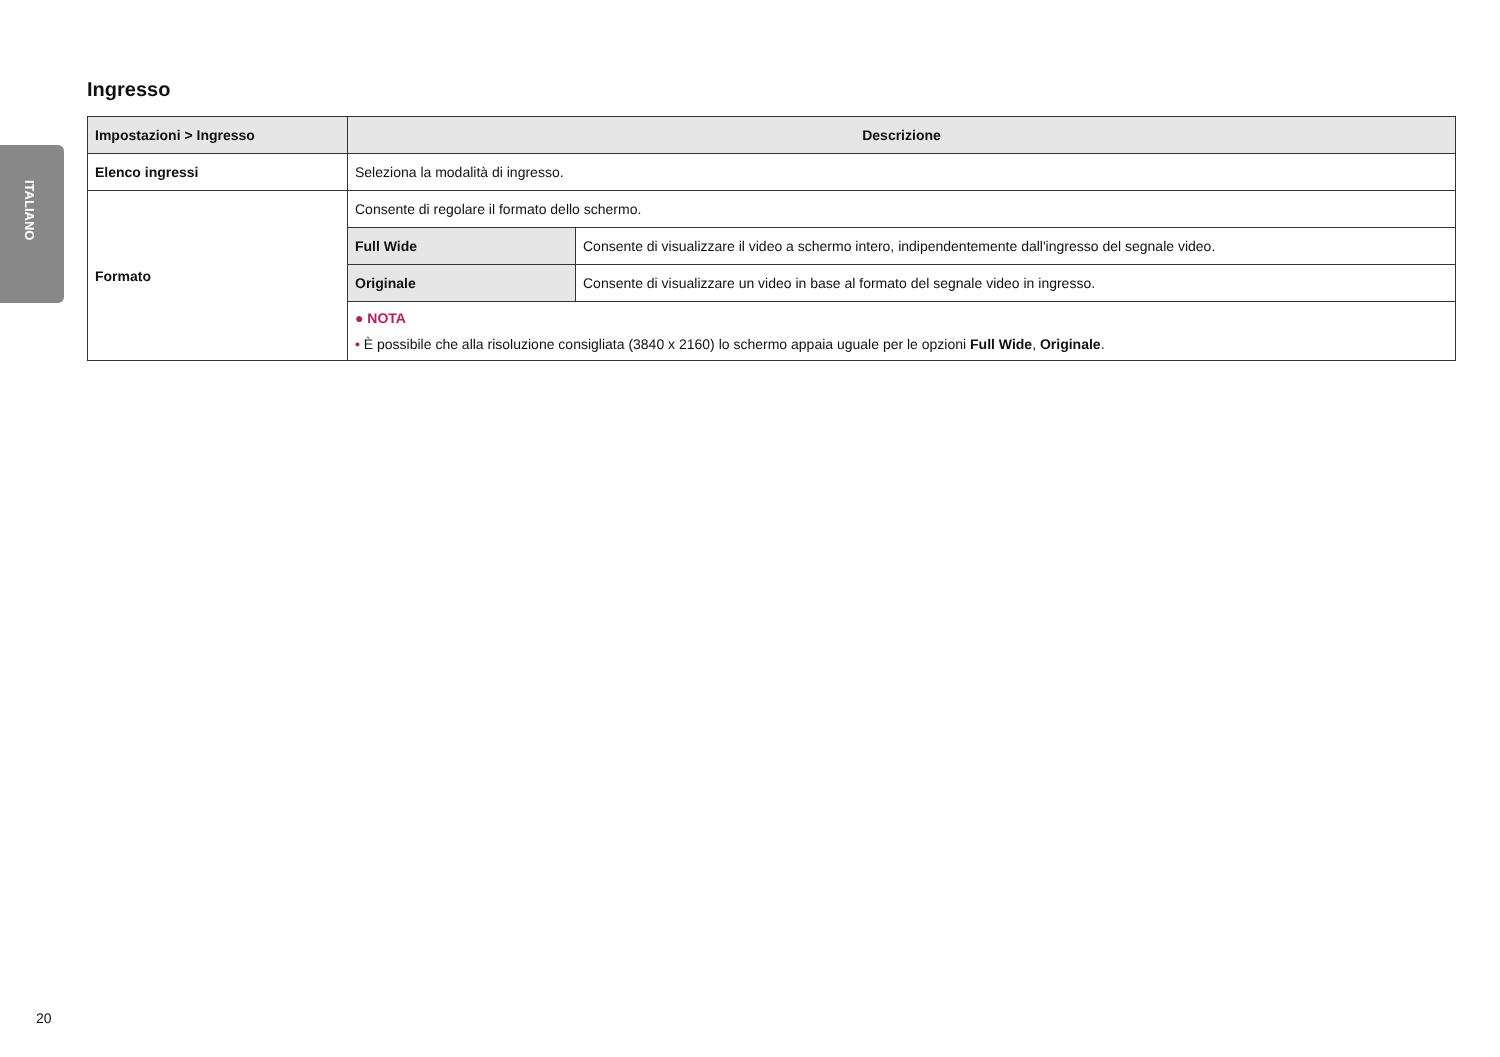ITALIANO
Ingresso
| Impostazioni > Ingresso | Descrizione | |
| --- | --- | --- |
| Elenco ingressi | Seleziona la modalità di ingresso. | |
| Formato | Consente di regolare il formato dello schermo. | |
| | Full Wide | Consente di visualizzare il video a schermo intero, indipendentemente dall'ingresso del segnale video. |
| | Originale | Consente di visualizzare un video in base al formato del segnale video in ingresso. |
| | ● NOTA • È possibile che alla risoluzione consigliata (3840 x 2160) lo schermo appaia uguale per le opzioni Full Wide , Originale . | |
20